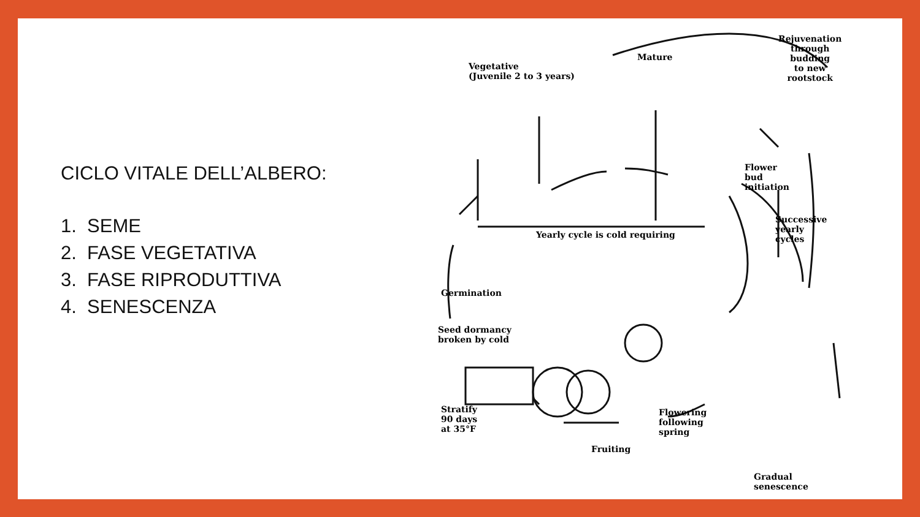CICLO VITALE DELL’ALBERO:
1. SEME
2. FASE VEGETATIVA
3. FASE RIPRODUTTIVA
4. SENESCENZA
Vegetative
(Juvenile 2 to 3 years)
Mature
Rejuvenation
through
budding
to new
rootstock
Flower
bud
initiation
Yearly cycle is cold requiring
Successive
yearly
cycles
Germination
Seed dormancy
broken by cold
Stratify
90 days
at 35°F
Fruiting
Flowering
following
spring
Gradual
senescence